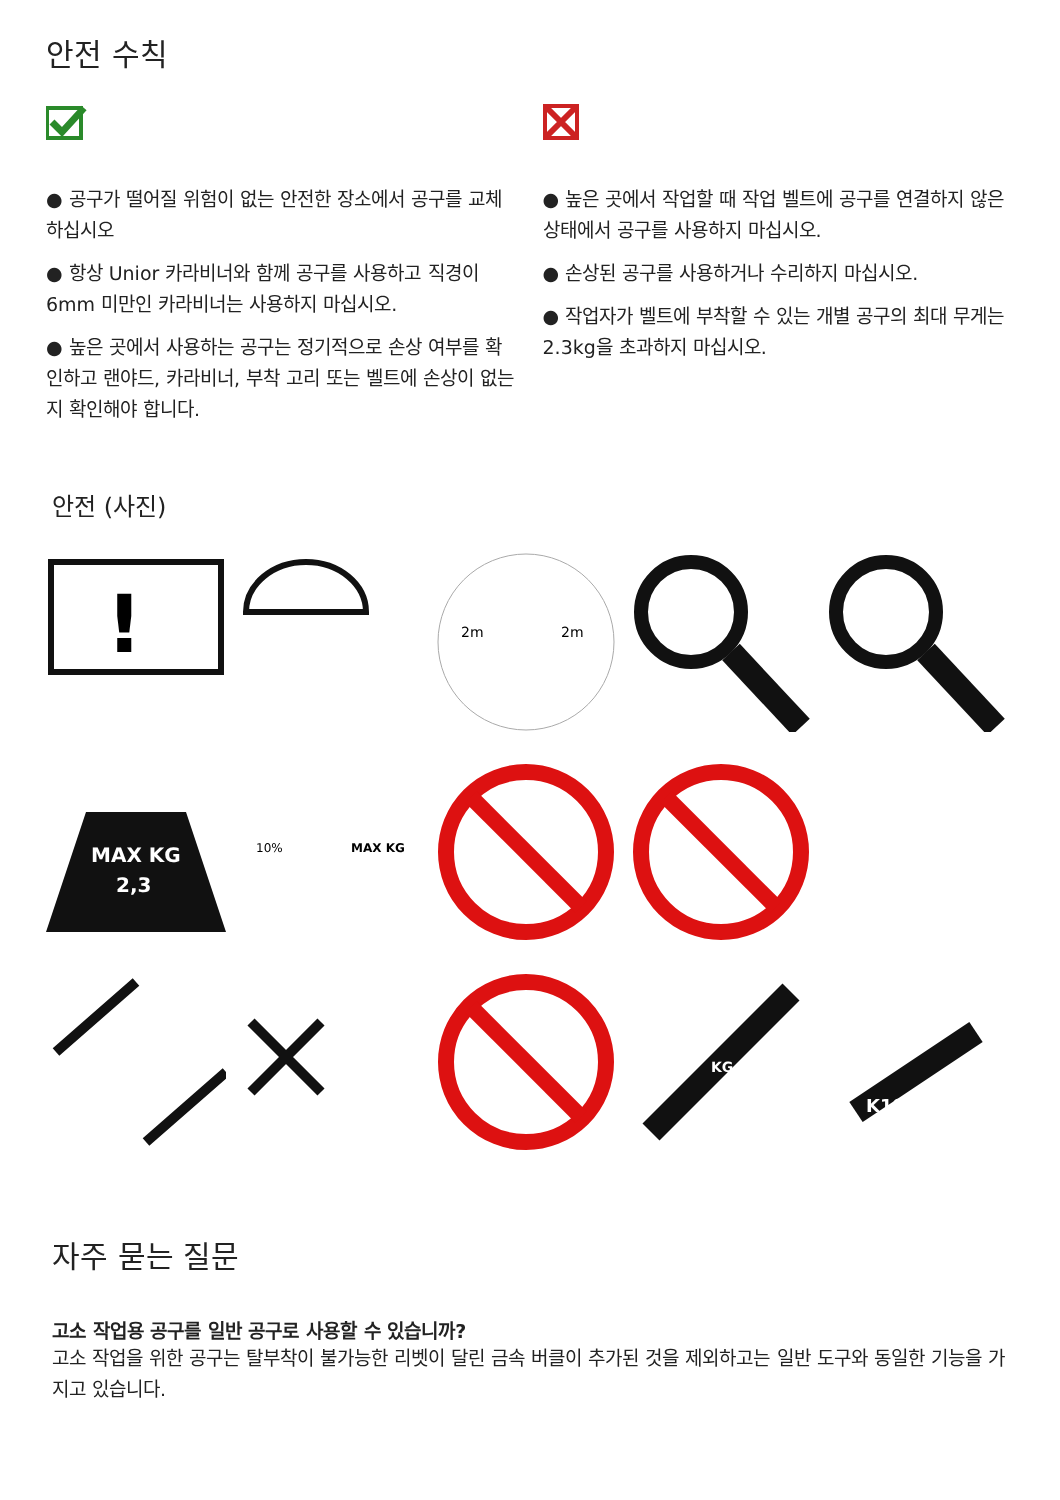안전 수칙
● 공구가 떨어질 위험이 없는 안전한 장소에서 공구를 교체하십시오
● 항상 Unior 카라비너와 함께 공구를 사용하고 직경이 6mm 미만인 카라비너는 사용하지 마십시오.
● 높은 곳에서 사용하는 공구는 정기적으로 손상 여부를 확인하고 랜야드, 카라비너, 부착 고리 또는 벨트에 손상이 없는지 확인해야 합니다.
● 높은 곳에서 작업할 때 작업 벨트에 공구를 연결하지 않은 상태에서 공구를 사용하지 마십시오.
● 손상된 공구를 사용하거나 수리하지 마십시오.
● 작업자가 벨트에 부착할 수 있는 개별 공구의 최대 무게는 2.3kg을 초과하지 마십시오.
안전 (사진)
!
2m
2m
MAX KG
2,3
10%
MAX KG
KG
K19
자주 묻는 질문
고소 작업용 공구를 일반 공구로 사용할 수 있습니까?
고소 작업을 위한 공구는 탈부착이 불가능한 리벳이 달린 금속 버클이 추가된 것을 제외하고는 일반 도구와 동일한 기능을 가지고 있습니다.